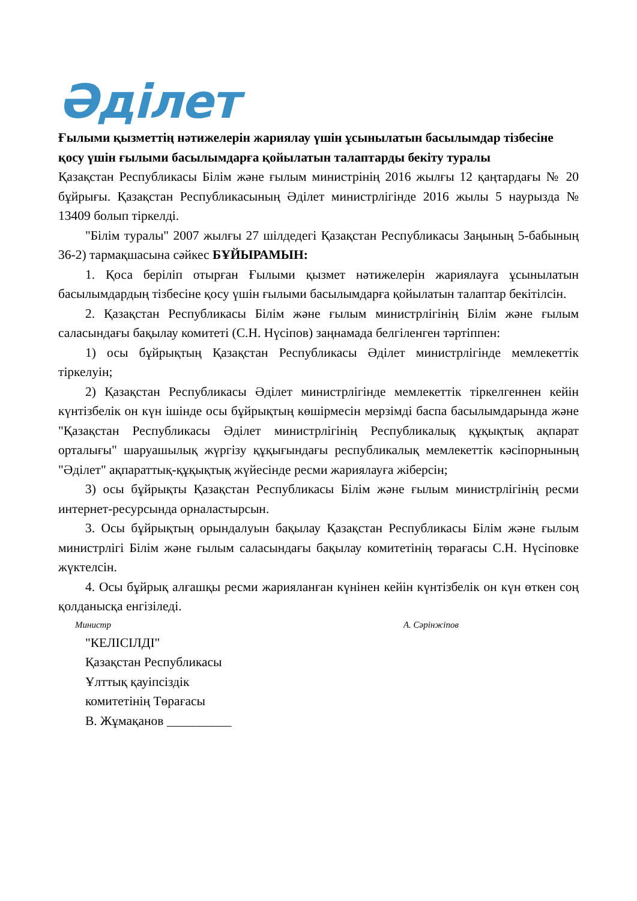Әділет
Ғылыми қызметтің нәтижелерін жариялау үшін ұсынылатын басылымдар тізбесіне қосу үшін ғылыми басылымдарға қойылатын талаптарды бекіту туралы
Қазақстан Республикасы Білім және ғылым министрінің 2016 жылғы 12 қаңтардағы № 20 бұйрығы. Қазақстан Республикасының Әділет министрлігінде 2016 жылы 5 наурызда № 13409 болып тіркелді.
"Білім туралы" 2007 жылғы 27 шілдедегі Қазақстан Республикасы Заңының 5-бабының 36-2) тармақшасына сәйкес БҰЙЫРАМЫН:
1. Қоса беріліп отырған Ғылыми қызмет нәтижелерін жариялауға ұсынылатын басылымдардың тізбесіне қосу үшін ғылыми басылымдарға қойылатын талаптар бекітілсін.
2. Қазақстан Республикасы Білім және ғылым министрлігінің Білім және ғылым саласындағы бақылау комитеті (С.Н. Нүсіпов) заңнамада белгіленген тәртіппен:
1) осы бұйрықтың Қазақстан Республикасы Әділет министрлігінде мемлекеттік тіркелуін;
2) Қазақстан Республикасы Әділет министрлігінде мемлекеттік тіркелгеннен кейін күнтізбелік он күн ішінде осы бұйрықтың көшірмесін мерзімді баспа басылымдарында және "Қазақстан Республикасы Әділет министрлігінің Республикалық құқықтық ақпарат орталығы" шаруашылық жүргізу құқығындағы республикалық мемлекеттік кәсіпорнының "Әділет" ақпараттық-құқықтық жүйесінде ресми жариялауға жіберсін;
3) осы бұйрықты Қазақстан Республикасы Білім және ғылым министрлігінің ресми интернет-ресурсында орналастырсын.
3. Осы бұйрықтың орындалуын бақылау Қазақстан Республикасы Білім және ғылым министрлігі Білім және ғылым саласындағы бақылау комитетінің төрағасы С.Н. Нүсіповке жүктелсін.
4. Осы бұйрық алғашқы ресми жарияланған күнінен кейін күнтізбелік он күн өткен соң қолданысқа енгізіледі.
Министр А. Сәрінжіпов
"КЕЛІСІЛДІ"
Қазақстан Республикасы
Ұлттық қауіпсіздік
комитетінің Төрағасы
В. Жұмақанов __________